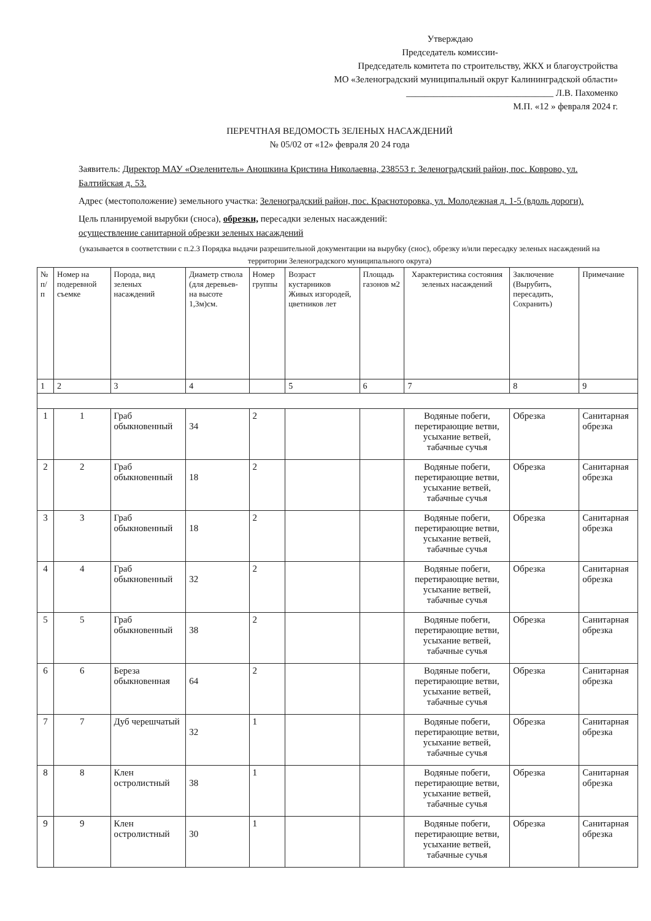Утверждаю
Председатель комиссии-
Председатель комитета по строительству, ЖКХ и благоустройства
МО «Зеленоградский муниципальный округ Калининградской области»
________________________________ Л.В. Пахоменко
М.П. «12 » февраля 2024 г.
ПЕРЕЧТНАЯ ВЕДОМОСТЬ ЗЕЛЕНЫХ НАСАЖДЕНИЙ
№ 05/02 от «12» февраля 20 24 года
Заявитель: Директор МАУ «Озеленитель» Аношкина Кристина Николаевна, 238553 г. Зеленоградский район, пос. Коврово, ул. Балтийская д. 53.
Адрес (местоположение) земельного участка: Зеленоградский район, пос. Красноторовка, ул. Молодежная д. 1-5 (вдоль дороги).
Цель планируемой вырубки (сноса), обрезки, пересадки зеленых насаждений:
осуществление санитарной обрезки зеленых насаждений
(указывается в соответствии с п.2.3 Порядка выдачи разрешительной документации на вырубку (снос), обрезку и/или пересадку зеленых насаждений на территории Зеленоградского муниципального округа)
| № п/п | Номер на подеревной съемке | Порода, вид зеленых насаждений | Диаметр ствола (для деревьев-на высоте 1,3м)см. | Номер группы | Возраст кустарников Живых изгородей, цветников лет | Площадь газонов м2 | Характеристика состояния зеленых насаждений | Заключение (Вырубить, пересадить, Сохранить) | Примечание |
| --- | --- | --- | --- | --- | --- | --- | --- | --- | --- |
| 1 | 2 | 3 | 4 | | 5 | 6 | 7 | 8 | 9 |
| 1 | 1 | Граб обыкновенный | 34 | 2 | | | Водяные побеги, перетирающие ветви, усыхание ветвей, табачные сучья | Обрезка | Санитарная обрезка |
| 2 | 2 | Граб обыкновенный | 18 | 2 | | | Водяные побеги, перетирающие ветви, усыхание ветвей, табачные сучья | Обрезка | Санитарная обрезка |
| 3 | 3 | Граб обыкновенный | 18 | 2 | | | Водяные побеги, перетирающие ветви, усыхание ветвей, табачные сучья | Обрезка | Санитарная обрезка |
| 4 | 4 | Граб обыкновенный | 32 | 2 | | | Водяные побеги, перетирающие ветви, усыхание ветвей, табачные сучья | Обрезка | Санитарная обрезка |
| 5 | 5 | Граб обыкновенный | 38 | 2 | | | Водяные побеги, перетирающие ветви, усыхание ветвей, табачные сучья | Обрезка | Санитарная обрезка |
| 6 | 6 | Береза обыкновенная | 64 | 2 | | | Водяные побеги, перетирающие ветви, усыхание ветвей, табачные сучья | Обрезка | Санитарная обрезка |
| 7 | 7 | Дуб черешчатый | 32 | 1 | | | Водяные побеги, перетирающие ветви, усыхание ветвей, табачные сучья | Обрезка | Санитарная обрезка |
| 8 | 8 | Клен остролистный | 38 | 1 | | | Водяные побеги, перетирающие ветви, усыхание ветвей, табачные сучья | Обрезка | Санитарная обрезка |
| 9 | 9 | Клен остролистный | 30 | 1 | | | Водяные побеги, перетирающие ветви, усыхание ветвей, табачные сучья | Обрезка | Санитарная обрезка |